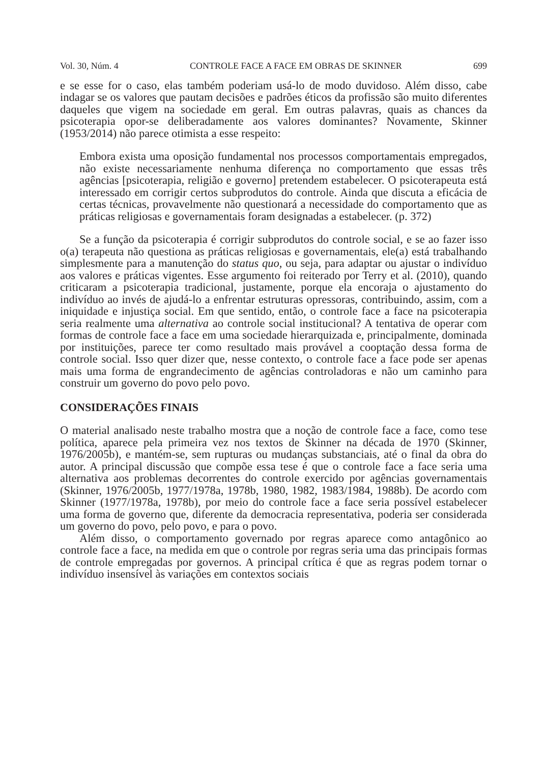Vol. 30, Núm. 4 CONTROLE FACE A FACE EM OBRAS DE SKINNER 699
e se esse for o caso, elas também poderiam usá-lo de modo duvidoso. Além disso, cabe indagar se os valores que pautam decisões e padrões éticos da profissão são muito diferentes daqueles que vigem na sociedade em geral. Em outras palavras, quais as chances da psicoterapia opor-se deliberadamente aos valores dominantes? Novamente, Skinner (1953/2014) não parece otimista a esse respeito:
Embora exista uma oposição fundamental nos processos comportamentais empregados, não existe necessariamente nenhuma diferença no comportamento que essas três agências [psicoterapia, religião e governo] pretendem estabelecer. O psicoterapeuta está interessado em corrigir certos subprodutos do controle. Ainda que discuta a eficácia de certas técnicas, provavelmente não questionará a necessidade do comportamento que as práticas religiosas e governamentais foram designadas a estabelecer. (p. 372)
Se a função da psicoterapia é corrigir subprodutos do controle social, e se ao fazer isso o(a) terapeuta não questiona as práticas religiosas e governamentais, ele(a) está trabalhando simplesmente para a manutenção do status quo, ou seja, para adaptar ou ajustar o indivíduo aos valores e práticas vigentes. Esse argumento foi reiterado por Terry et al. (2010), quando criticaram a psicoterapia tradicional, justamente, porque ela encoraja o ajustamento do indivíduo ao invés de ajudá-lo a enfrentar estruturas opressoras, contribuindo, assim, com a iniquidade e injustiça social. Em que sentido, então, o controle face a face na psicoterapia seria realmente uma alternativa ao controle social institucional? A tentativa de operar com formas de controle face a face em uma sociedade hierarquizada e, principalmente, dominada por instituições, parece ter como resultado mais provável a cooptação dessa forma de controle social. Isso quer dizer que, nesse contexto, o controle face a face pode ser apenas mais uma forma de engrandecimento de agências controladoras e não um caminho para construir um governo do povo pelo povo.
CONSIDERAÇÕES FINAIS
O material analisado neste trabalho mostra que a noção de controle face a face, como tese política, aparece pela primeira vez nos textos de Skinner na década de 1970 (Skinner, 1976/2005b), e mantém-se, sem rupturas ou mudanças substanciais, até o final da obra do autor. A principal discussão que compõe essa tese é que o controle face a face seria uma alternativa aos problemas decorrentes do controle exercido por agências governamentais (Skinner, 1976/2005b, 1977/1978a, 1978b, 1980, 1982, 1983/1984, 1988b). De acordo com Skinner (1977/1978a, 1978b), por meio do controle face a face seria possível estabelecer uma forma de governo que, diferente da democracia representativa, poderia ser considerada um governo do povo, pelo povo, e para o povo.
Além disso, o comportamento governado por regras aparece como antagônico ao controle face a face, na medida em que o controle por regras seria uma das principais formas de controle empregadas por governos. A principal crítica é que as regras podem tornar o indivíduo insensível às variações em contextos sociais